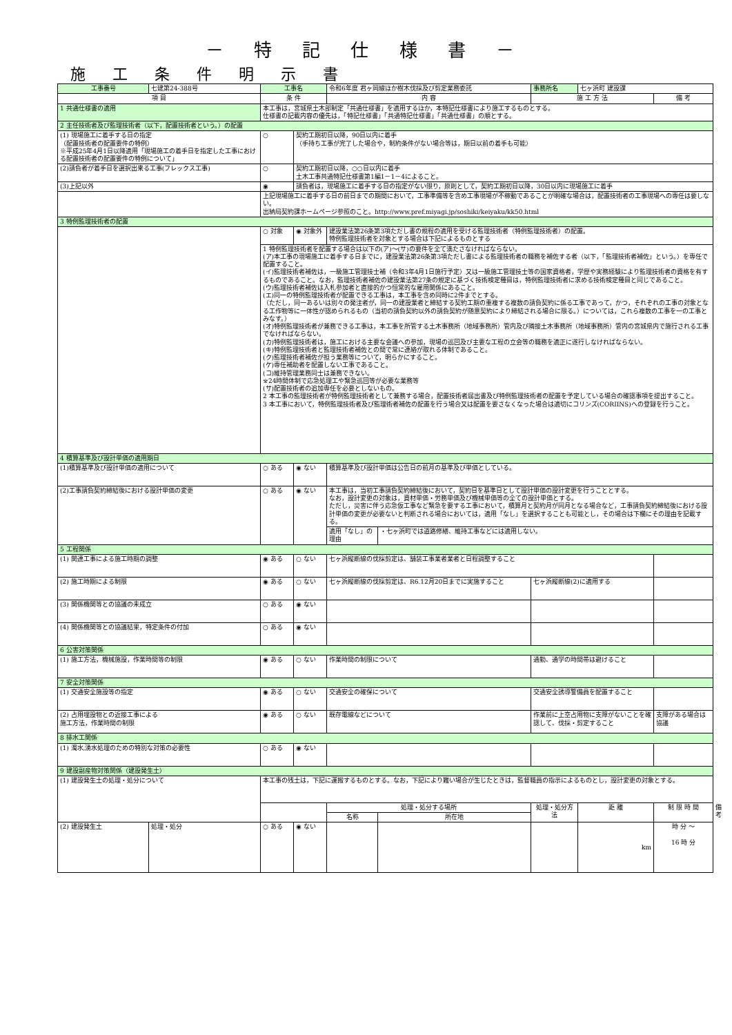－ 特 記 仕 様 書 －
施 工 条 件 明 示 書
| 工事番号 | 七建第24-388号 | 工事名 | | 令和6年度 君ヶ岡線ほか樹木伐採及び剪定業務委託 | | 事務所名 | 七ヶ浜町 建設課 | | |
| 項 目 | | 条 件 | | 内 容 | | 施 工 方 法 | | 備 考 | |
| 1 共通仕様書の適用 | | 本工事は，宮城県土木部制定「共通仕様書」を適用するほか，本特記仕様書により施工するものとする。 仕様書の記載内容の優先は，「特記仕様書」「共通特記仕様書」「共通仕様書」の順とする。 | | | | | | | |
| 2 主任技術者及び監理技術者（以下，配置技術者という。）の配置 | | | | | | | | | |
| (1) 現場施工に着手する日の指定 （配置技術者の配置要件の特例） ※平成25年4月1日以降適用「現場施工の着手日を指定した工事における配置技術者の配置要件の特例について」 | | ○ | 契約工期初日以降，90日以内に着手 （手持ち工事が完了した場合や，制約条件がない場合等は，期日以前の着手も可能） | | | | | | |
| (2)請負者が着手日を選択出来る工事(フレックス工事) | | ○ | 契約工期初日以降，○○日以内に着手 土木工事共通特記仕様書第1編1－1－4によること。 | | | | | | |
| (3)上記以外 | | ◉ | 請負者は，現場施工に着手する日の指定がない限り，原則として，契約工期初日以降，30日以内に現場施工に着手 | | | | | | |
| | | 上記現場施工に着手する日の前日までの期間において，工事準備等を含め工事現場が不稼動であることが明確な場合は，配置技術者の工事現場への専任は要しない。 出納局契約課ホームページ参照のこと。http://www.pref.miyagi.jp/soshiki/keiyaku/kk50.html | | | | | | | |
| 3 特例監理技術者の配置 | | | | | | | | | |
| | | ○ 対象 | ◉ 対象外 | 建設業法第26条第3項ただし書の規程の適用を受ける監理技術者（特例監理技術者）の配置。 特例監理技術者を対象とする場合は下記によるものとする | | | | | |
| | | 1 特例監理技術者を配置する場合は以下の(ア)～(サ)の要件を全て満たさなければならない。 (ア)本工事の現場施工に着手する日までに，建設業法第26条第3項ただし書による監理技術者の職務を補佐する者（以下，「監理技術者補佐」という。）を専任で配置すること。 (イ)監理技術者補佐は，一級施工管理技士補（令和3年4月1日施行予定）又は一級施工管理技士等の国家資格者，学歴や実務経験により監理技術者の資格を有するものであること。なお，監理技術者補佐の建設業法第27条の規定に基づく技術検定種目は，特例監理技術者に求める技術検定種目と同じであること。 (ウ)監理技術者補佐は入札参加者と直接的かつ恒常的な雇用関係にあること。 (エ)同一の特例監理技術者が配置できる工事は，本工事を含め同時に2件までとする。 （ただし，同一あるいは別々の発注者が，同一の建設業者と締結する契約工期の重複する複数の請負契約に係る工事であって，かつ，それぞれの工事の対象となる工作物等に一体性が認められるもの（当初の請負契約以外の請負契約が随意契約により締結される場合に限る。）については，これら複数の工事を一の工事とみなす。） (オ)特例監理技術者が兼務できる工事は，本工事を所管する土木事務所（地域事務所）管内及び隣接土木事務所（地域事務所）管内の宮城県内で施行される工事でなければならない。 (カ)特例監理技術者は，施工における主要な会議への参加，現場の巡回及び主要な工程の立会等の職務を適正に遂行しなければならない。 (キ)特例監理技術者と監理技術者補佐との間で常に連絡が取れる体制であること。 (ク)監理技術者補佐が担う業務等について，明らかにすること。 (ケ)専任補助者を配置しない工事であること。 (コ)維持管理業務同士は兼務できない。 ※24時間体制で応急処理工や緊急巡回等が必要な業務等 (サ)配置技術者の追加専任を必要としないもの。 2 本工事の監理技術者が特例監理技術者として兼務する場合，配置技術者届出書及び特例監理技術者の配置を予定している場合の確認事項を提出すること。 3 本工事において，特例監理技術者及び監理術者補佐の配置を行う場合又は配置を要さなくなった場合は適切にコリンズ(CORIINS)への登録を行うこと。 | | | | | | | |
| 4 積算基準及び設計単価の適用期日 | | | | | | | | | |
| (1)積算基準及び設計単価の適用について | | ○ ある | ◉ ない | 積算基準及び設計単価は公告日の前月の基準及び単価としている。 | | | | | |
| (2)工事請負契約締結後における設計単価の変更 | | ○ ある | ◉ ない | 本工事は，当初工事請負契約締結後において，契約日を基準日として設計単価の設計変更を行うこととする。 なお，設計変更の対象は，資材単価・労務単価及び機械単価等の全ての設計単価とする。 ただし，災害に伴う応急仮工事など緊急を要する工事において，積算月と契約月が同月となる場合など，工事請負契約締結後における設計単価の変更が必要ないと判断される場合においては，適用「なし」を選択することも可能とし，その場合は下欄にその理由を記載する。 | | | | | |
| | | | | 適用「なし」の理由 | ・七ヶ浜町では道路修繕、維持工事などには適用しない。 | | | | |
| 5 工程関係 | | | | | | | | | |
| (1) 関連工事による施工時期の調整 | | ◉ ある | ○ ない | 七ヶ浜縦断線の伐採剪定は、舗装工事業者業者と日程調整すること | | | | | |
| (2) 施工時期による制限 | | ◉ ある | ○ ない | 七ヶ浜縦断線の伐採剪定は、R6.12月20日までに実施すること | | 七ヶ浜縦断線(2)に適用する | | | |
| (3) 関係機関等との協議の未成立 | | ○ ある | ◉ ない | | | | | | |
| (4) 関係機関等との協議結果，特定条件の付加 | | ○ ある | ◉ ない | | | | | | |
| 6 公害対策関係 | | | | | | | | | |
| (1) 施工方法，機械施設，作業時間等の制限 | | ◉ ある | ○ ない | 作業時間の制限について | | 通勤、通学の時間帯は避けること | | | |
| 7 安全対策関係 | | | | | | | | | |
| (1) 交通安全施設等の指定 | | ◉ ある | ○ ない | 交通安全の確保について | | 交通安全誘導警備員を配置すること | | | |
| (2) 占用埋設物との近接工事による 施工方法，作業時間の制限 | | ◉ ある | ○ ない | 既存電線などについて | | 作業前に上空占用物に支障がないことを確認して、伐採・剪定すること | | 支障がある場合は協議 | |
| 8 排水工関係 | | | | | | | | | |
| (1) 濁水,湧水処理のための特別な対策の必要性 | | ○ ある | ◉ ない | | | | | | |
| 9 建設副産物対策関係（建設発生土） | | | | | | | | | |
| (1) 建設発生土の処理・処分について | | 本工事の残土は，下記に運搬するものとする。なお，下記により難い場合が生じたときは，監督職員の指示によるものとし，設計変更の対象とする。 | | | | | | | |
| | | | | 処理・処分する場所 | | 処理・処分方法 | 距 離 | 制 限 時 間 | 備 考 |
| | | | | 名称 | 所在地 | | | | |
| (2) 建設発生土 | 処理・処分 | ○ ある | ◉ ない | | | | km | 時 分 ～ 16 時 分 | |